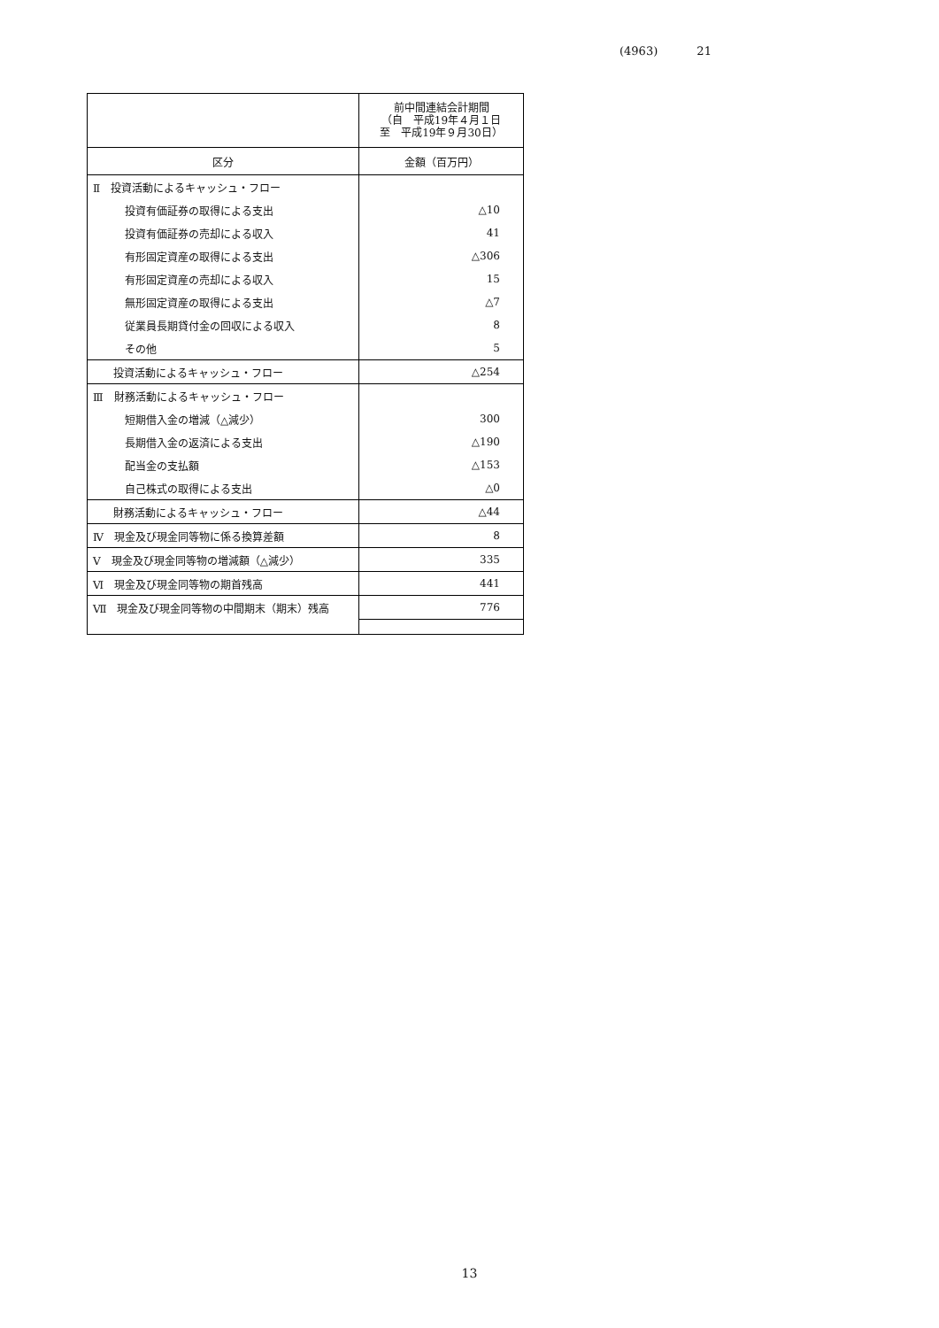(4963) 21
| | 前中間連結会計期間 （自 平成19年４月１日 至 平成19年９月30日） |
| 区分 | 金額（百万円） |
| Ⅱ 投資活動によるキャッシュ・フロー | |
| 投資有価証券の取得による支出 | △10 |
| 投資有価証券の売却による収入 | 41 |
| 有形固定資産の取得による支出 | △306 |
| 有形固定資産の売却による収入 | 15 |
| 無形固定資産の取得による支出 | △7 |
| 従業員長期貸付金の回収による収入 | 8 |
| その他 | 5 |
| 投資活動によるキャッシュ・フロー | △254 |
| Ⅲ 財務活動によるキャッシュ・フロー | |
| 短期借入金の増減（△減少） | 300 |
| 長期借入金の返済による支出 | △190 |
| 配当金の支払額 | △153 |
| 自己株式の取得による支出 | △0 |
| 財務活動によるキャッシュ・フロー | △44 |
| Ⅳ 現金及び現金同等物に係る換算差額 | 8 |
| Ⅴ 現金及び現金同等物の増減額（△減少） | 335 |
| Ⅵ 現金及び現金同等物の期首残高 | 441 |
| Ⅶ 現金及び現金同等物の中間期末（期末）残高 | 776 |
13